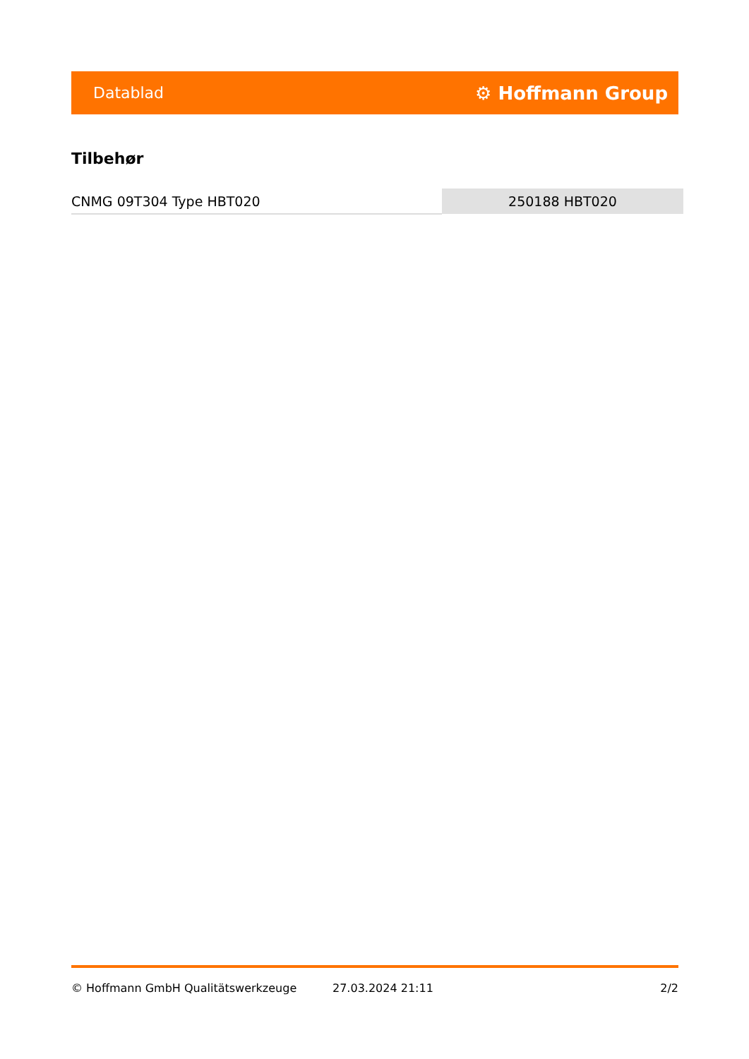Datablad ⚙ Hoffmann Group
Tilbehør
| CNMG 09T304 Type HBT020 | 250188 HBT020 |
© Hoffmann GmbH Qualitätswerkzeuge 27.03.2024 21:11 2/2